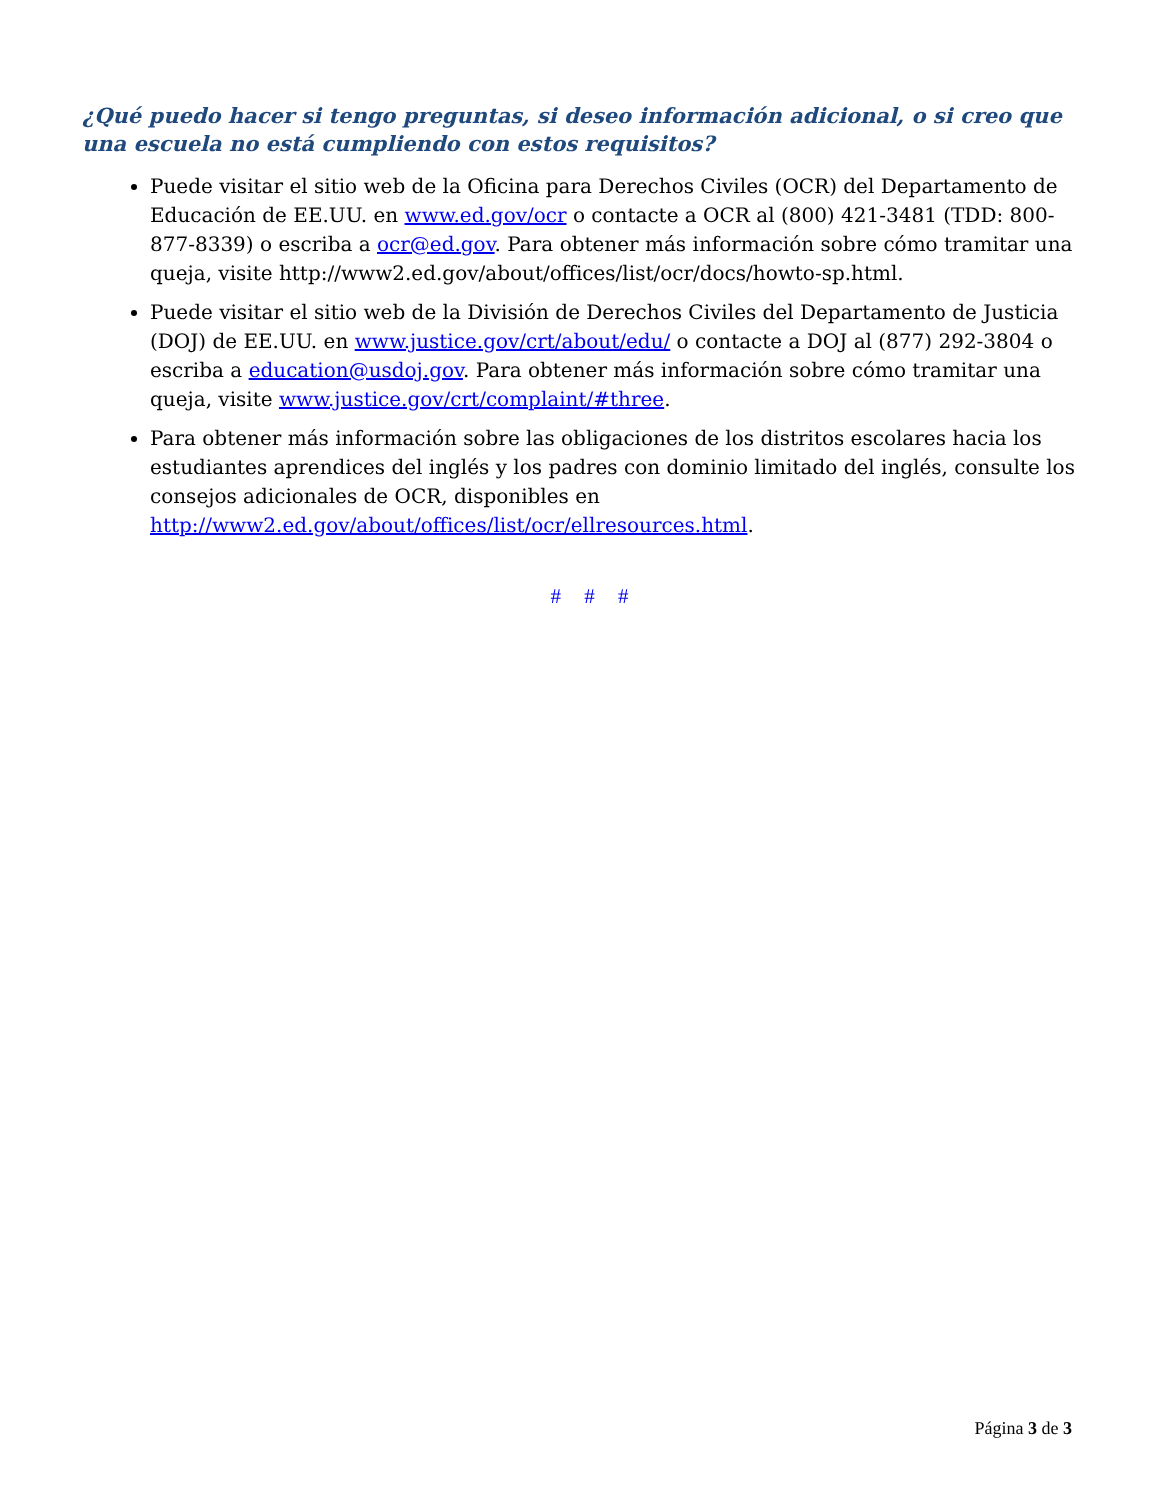¿Qué puedo hacer si tengo preguntas, si deseo información adicional, o si creo que una escuela no está cumpliendo con estos requisitos?
Puede visitar el sitio web de la Oficina para Derechos Civiles (OCR) del Departamento de Educación de EE.UU. en www.ed.gov/ocr o contacte a OCR al (800) 421-3481 (TDD: 800-877-8339) o escriba a ocr@ed.gov. Para obtener más información sobre cómo tramitar una queja, visite http://www2.ed.gov/about/offices/list/ocr/docs/howto-sp.html.
Puede visitar el sitio web de la División de Derechos Civiles del Departamento de Justicia (DOJ) de EE.UU. en www.justice.gov/crt/about/edu/ o contacte a DOJ al (877) 292-3804 o escriba a education@usdoj.gov. Para obtener más información sobre cómo tramitar una queja, visite www.justice.gov/crt/complaint/#three.
Para obtener más información sobre las obligaciones de los distritos escolares hacia los estudiantes aprendices del inglés y los padres con dominio limitado del inglés, consulte los consejos adicionales de OCR, disponibles en http://www2.ed.gov/about/offices/list/ocr/ellresources.html.
# # #
Página 3 de 3